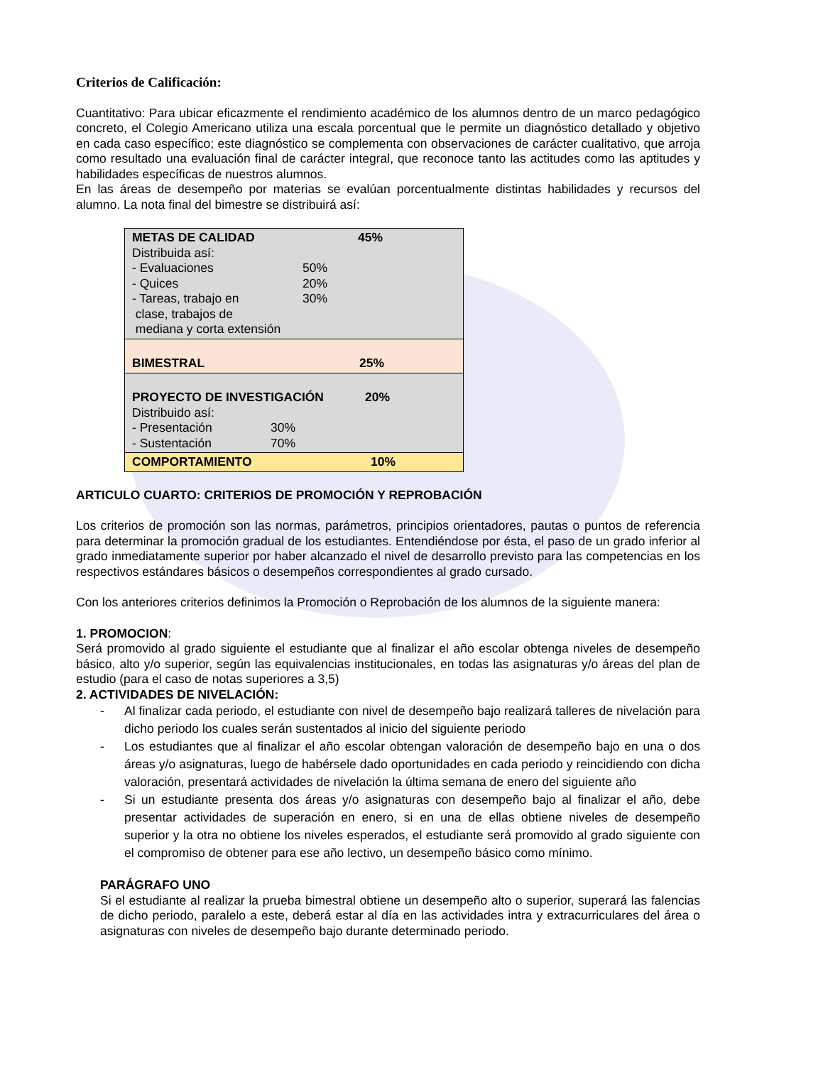Criterios de Calificación:
Cuantitativo: Para ubicar eficazmente el rendimiento académico de los alumnos dentro de un marco pedagógico concreto, el Colegio Americano utiliza una escala porcentual que le permite un diagnóstico detallado y objetivo en cada caso específico; este diagnóstico se complementa con observaciones de carácter cualitativo, que arroja como resultado una evaluación final de carácter integral, que reconoce tanto las actitudes como las aptitudes y habilidades específicas de nuestros alumnos.
En las áreas de desempeño por materias se evalúan porcentualmente distintas habilidades y recursos del alumno. La nota final del bimestre se distribuirá así:
| METAS DE CALIDAD 45% Distribuida así: - Evaluaciones 50% - Quices 20% - Tareas, trabajo en clase, trabajos de mediana y corta extensión 30% |
| BIMESTRAL 25% |
| PROYECTO DE INVESTIGACIÓN 20% Distribuido así: - Presentación 30% - Sustentación 70% |
| COMPORTAMIENTO 10% |
ARTICULO CUARTO: CRITERIOS DE PROMOCIÓN Y REPROBACIÓN
Los criterios de promoción son las normas, parámetros, principios orientadores, pautas o puntos de referencia para determinar la promoción gradual de los estudiantes. Entendiéndose por ésta, el paso de un grado inferior al grado inmediatamente superior por haber alcanzado el nivel de desarrollo previsto para las competencias en los respectivos estándares básicos o desempeños correspondientes al grado cursado.
Con los anteriores criterios definimos la Promoción o Reprobación de los alumnos de la siguiente manera:
1. PROMOCION:
Será promovido al grado siguiente el estudiante que al finalizar el año escolar obtenga niveles de desempeño básico, alto y/o superior, según las equivalencias institucionales, en todas las asignaturas y/o áreas del plan de estudio (para el caso de notas superiores a 3,5)
2. ACTIVIDADES DE NIVELACIÓN:
- Al finalizar cada periodo, el estudiante con nivel de desempeño bajo realizará talleres de nivelación para dicho periodo los cuales serán sustentados al inicio del siguiente periodo
- Los estudiantes que al finalizar el año escolar obtengan valoración de desempeño bajo en una o dos áreas y/o asignaturas, luego de habérsele dado oportunidades en cada periodo y reincidiendo con dicha valoración, presentará actividades de nivelación la última semana de enero del siguiente año
- Si un estudiante presenta dos áreas y/o asignaturas con desempeño bajo al finalizar el año, debe presentar actividades de superación en enero, si en una de ellas obtiene niveles de desempeño superior y la otra no obtiene los niveles esperados, el estudiante será promovido al grado siguiente con el compromiso de obtener para ese año lectivo, un desempeño básico como mínimo.
PARÁGRAFO UNO
Si el estudiante al realizar la prueba bimestral obtiene un desempeño alto o superior, superará las falencias de dicho periodo, paralelo a este, deberá estar al día en las actividades intra y extracurriculares del área o asignaturas con niveles de desempeño bajo durante determinado periodo.